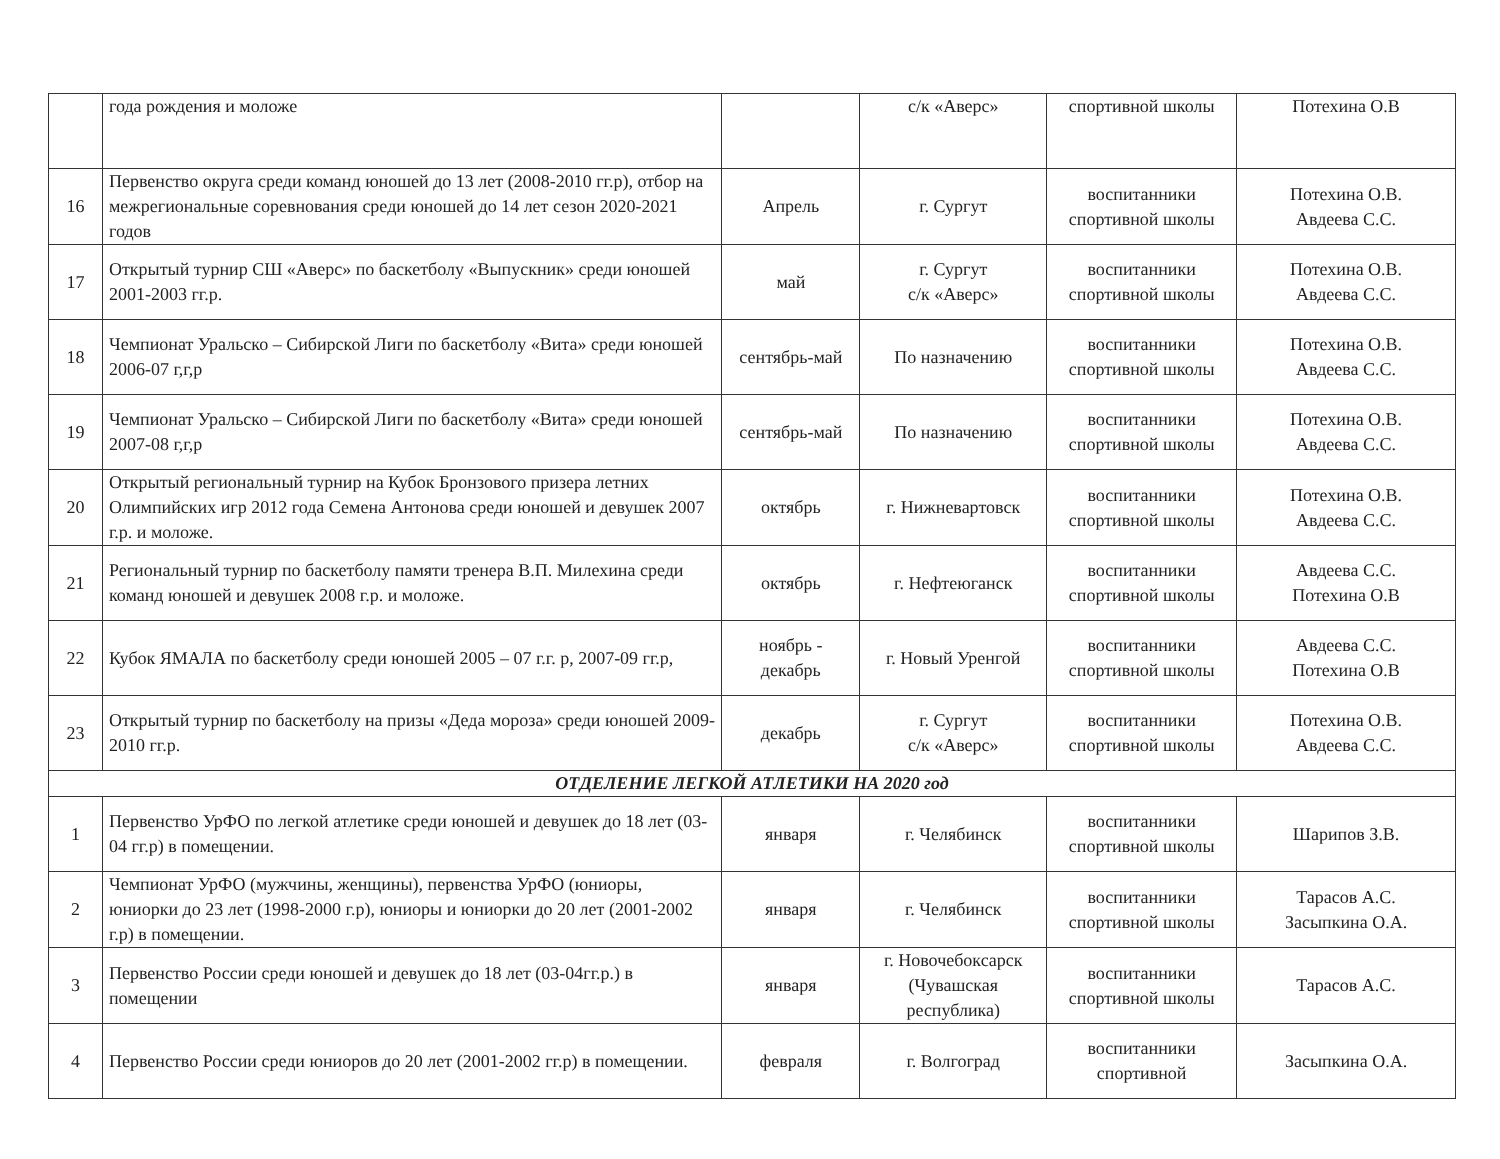| | года рождения и моложе | | с/к «Аверс» | спортивной школы | Потехина О.В |
| 16 | Первенство округа среди команд юношей до 13 лет (2008-2010 гг.р), отбор на межрегиональные соревнования среди юношей до 14 лет сезон 2020-2021 годов | Апрель | г. Сургут | воспитанники спортивной школы | Потехина О.В. Авдеева С.С. |
| 17 | Открытый турнир СШ «Аверс» по баскетболу «Выпускник» среди юношей 2001-2003 гг.р. | май | г. Сургут с/к «Аверс» | воспитанники спортивной школы | Потехина О.В. Авдеева С.С. |
| 18 | Чемпионат Уральско – Сибирской Лиги по баскетболу «Вита» среди юношей 2006-07 г,г,р | сентябрь-май | По назначению | воспитанники спортивной школы | Потехина О.В. Авдеева С.С. |
| 19 | Чемпионат Уральско – Сибирской Лиги по баскетболу «Вита» среди юношей 2007-08 г,г,р | сентябрь-май | По назначению | воспитанники спортивной школы | Потехина О.В. Авдеева С.С. |
| 20 | Открытый региональный турнир на Кубок Бронзового призера летних Олимпийских игр 2012 года Семена Антонова среди юношей и девушек 2007 г.р. и моложе. | октябрь | г. Нижневартовск | воспитанники спортивной школы | Потехина О.В. Авдеева С.С. |
| 21 | Региональный турнир по баскетболу памяти тренера В.П. Милехина среди команд юношей и девушек 2008 г.р. и моложе. | октябрь | г. Нефтеюганск | воспитанники спортивной школы | Авдеева С.С. Потехина О.В |
| 22 | Кубок ЯМАЛА по баскетболу среди юношей 2005 – 07 г.г. р, 2007-09 гг.р, | ноябрь - декабрь | г. Новый Уренгой | воспитанники спортивной школы | Авдеева С.С. Потехина О.В |
| 23 | Открытый турнир по баскетболу на призы «Деда мороза» среди юношей 2009-2010 гг.р. | декабрь | г. Сургут с/к «Аверс» | воспитанники спортивной школы | Потехина О.В. Авдеева С.С. |
| ОТДЕЛЕНИЕ ЛЕГКОЙ АТЛЕТИКИ НА 2020 год | | | | | |
| 1 | Первенство УрФО по легкой атлетике среди юношей и девушек до 18 лет (03-04 гг.р) в помещении. | января | г. Челябинск | воспитанники спортивной школы | Шарипов З.В. |
| 2 | Чемпионат УрФО (мужчины, женщины), первенства УрФО (юниоры, юниорки до 23 лет (1998-2000 г.р), юниоры и юниорки до 20 лет (2001-2002 г.р) в помещении. | января | г. Челябинск | воспитанники спортивной школы | Тарасов А.С. Засыпкина О.А. |
| 3 | Первенство России среди юношей и девушек до 18 лет (03-04гг.р.) в помещении | января | г. Новочебоксарск (Чувашская республика) | воспитанники спортивной школы | Тарасов А.С. |
| 4 | Первенство России среди юниоров до 20 лет (2001-2002 гг.р) в помещении. | февраля | г. Волгоград | воспитанники спортивной | Засыпкина О.А. |